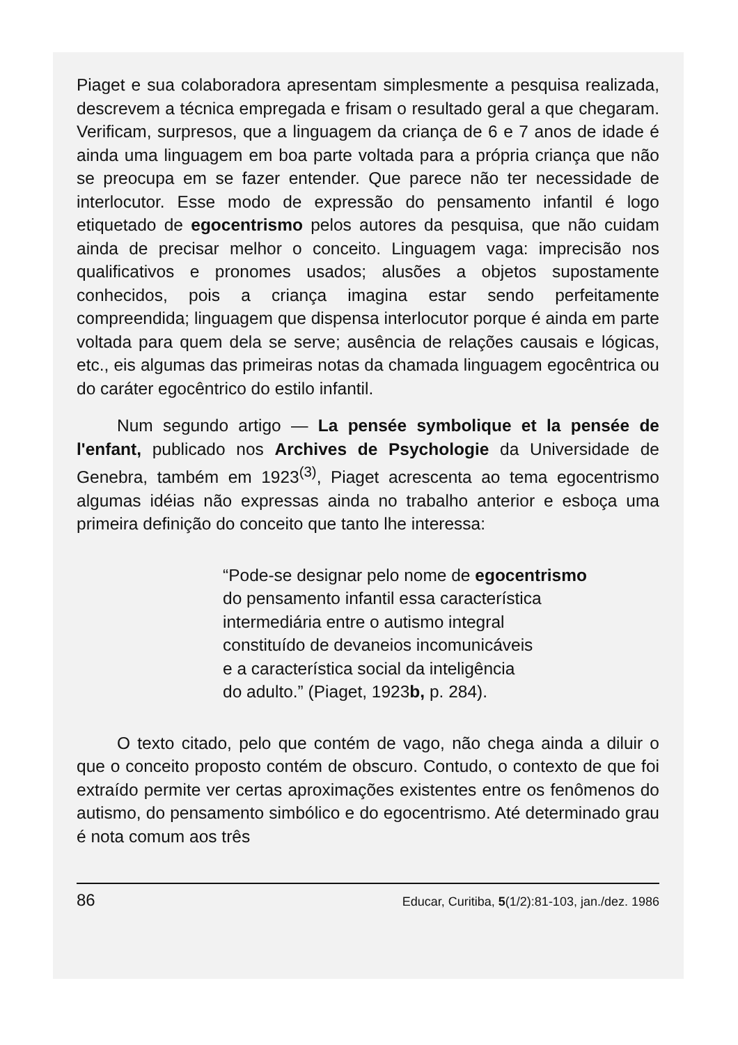Piaget e sua colaboradora apresentam simplesmente a pesquisa realizada, descrevem a técnica empregada e frisam o resultado geral a que chegaram. Verificam, surpresos, que a linguagem da criança de 6 e 7 anos de idade é ainda uma linguagem em boa parte voltada para a própria criança que não se preocupa em se fazer entender. Que parece não ter necessidade de interlocutor. Esse modo de expressão do pensamento infantil é logo etiquetado de egocentrismo pelos autores da pesquisa, que não cuidam ainda de precisar melhor o conceito. Linguagem vaga: imprecisão nos qualificativos e pronomes usados; alusões a objetos supostamente conhecidos, pois a criança imagina estar sendo perfeitamente compreendida; linguagem que dispensa interlocutor porque é ainda em parte voltada para quem dela se serve; ausência de relações causais e lógicas, etc., eis algumas das primeiras notas da chamada linguagem egocêntrica ou do caráter egocêntrico do estilo infantil.
Num segundo artigo — La pensée symbolique et la pensée de l'enfant, publicado nos Archives de Psychologie da Universidade de Genebra, também em 1923<sup>(3)</sup>, Piaget acrescenta ao tema egocentrismo algumas idéias não expressas ainda no trabalho anterior e esboça uma primeira definição do conceito que tanto lhe interessa:
“Pode-se designar pelo nome de egocentrismo
do pensamento infantil essa característica
intermediária entre o autismo integral
constituído de devaneios incomunicáveis
e a característica social da inteligência
do adulto.” (Piaget, 1923b, p. 284).
O texto citado, pelo que contém de vago, não chega ainda a diluir o que o conceito proposto contém de obscuro. Contudo, o contexto de que foi extraído permite ver certas aproximações existentes entre os fenômenos do autismo, do pensamento simbólico e do egocentrismo. Até determinado grau é nota comum aos três
86 Educar, Curitiba, 5(1/2):81-103, jan./dez. 1986